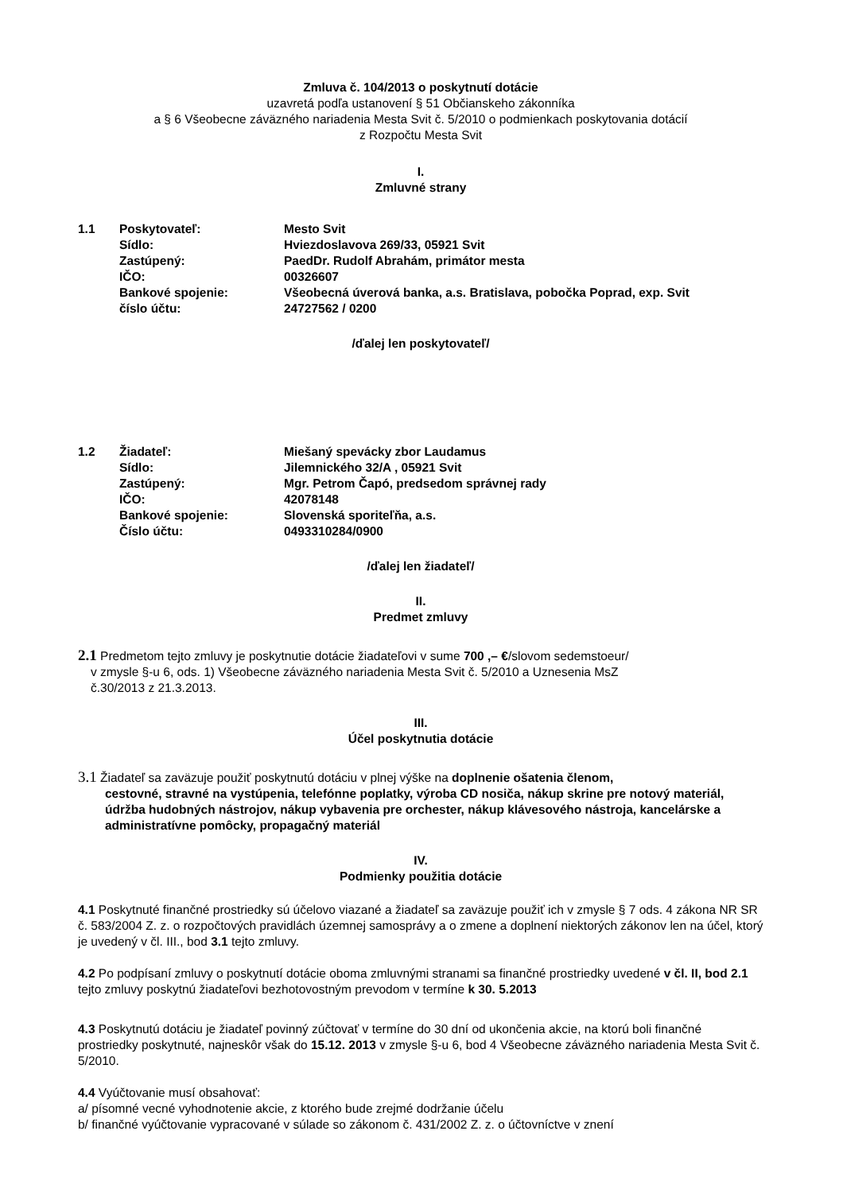Zmluva č. 104/2013 o poskytnutí dotácie
uzavretá podľa ustanovení § 51 Občianskeho zákonníka
a § 6 Všeobecne záväzného nariadenia Mesta Svit č. 5/2010 o podmienkach poskytovania dotácií
z Rozpočtu Mesta Svit
I.
Zmluvné strany
1.1 Poskytovateľ: Mesto Svit Sídlo: Hviezdoslavova 269/33, 05921 Svit Zastúpený: PaedDr. Rudolf Abrahám, primátor mesta IČO: 00326607 Bankové spojenie: Všeobecná úverová banka, a.s. Bratislava, pobočka Poprad, exp. Svit číslo účtu: 24727562 / 0200
/ďalej len poskytovateľ/
1.2 Žiadateľ: Miešaný spevácky zbor Laudamus Sídlo: Jilemnického 32/A , 05921 Svit Zastúpený: Mgr. Petrom Čapó, predsedom správnej rady IČO: 42078148 Bankové spojenie: Slovenská sporiteľňa, a.s. Číslo účtu: 0493310284/0900
/ďalej len žiadateľ/
II.
Predmet zmluvy
2.1 Predmetom tejto zmluvy je poskytnutie dotácie žiadateľovi v sume 700 ,– €/slovom sedemstoeur/
v zmysle §-u 6, ods. 1) Všeobecne záväzného nariadenia Mesta Svit č. 5/2010 a Uznesenia MsZ
č.30/2013 z 21.3.2013.
III.
Účel poskytnutia dotácie
3.1 Žiadateľ sa zaväzuje použiť poskytnutú dotáciu v plnej výške na doplnenie ošatenia členom,
cestovné, stravné na vystúpenia, telefónne poplatky, výroba CD nosiča, nákup skrine pre notový materiál, údržba hudobných nástrojov, nákup vybavenia pre orchester, nákup klávesového nástroja, kancelárske a administratívne pomôcky, propagačný materiál
IV.
Podmienky použitia dotácie
4.1 Poskytnuté finančné prostriedky sú účelovo viazané a žiadateľ sa zaväzuje použiť ich v zmysle § 7 ods. 4 zákona NR SR č. 583/2004 Z. z. o rozpočtových pravidlách územnej samosprávy a o zmene a doplnení niektorých zákonov len na účel, ktorý je uvedený v čl. III., bod 3.1 tejto zmluvy.
4.2 Po podpísaní zmluvy o poskytnutí dotácie oboma zmluvnými stranami sa finančné prostriedky uvedené v čl. II, bod 2.1 tejto zmluvy poskytnú žiadateľovi bezhotovostným prevodom v termíne k 30. 5.2013
4.3 Poskytnutú dotáciu je žiadateľ povinný zúčtovať v termíne do 30 dní od ukončenia akcie, na ktorú boli finančné prostriedky poskytnuté, najneskôr však do 15.12. 2013 v zmysle §-u 6, bod 4 Všeobecne záväzného nariadenia Mesta Svit č. 5/2010.
4.4 Vyúčtovanie musí obsahovať:
a/ písomné vecné vyhodnotenie akcie, z ktorého bude zrejmé dodržanie účelu
b/ finančné vyúčtovanie vypracované v súlade so zákonom č. 431/2002 Z. z. o účtovníctve v znení